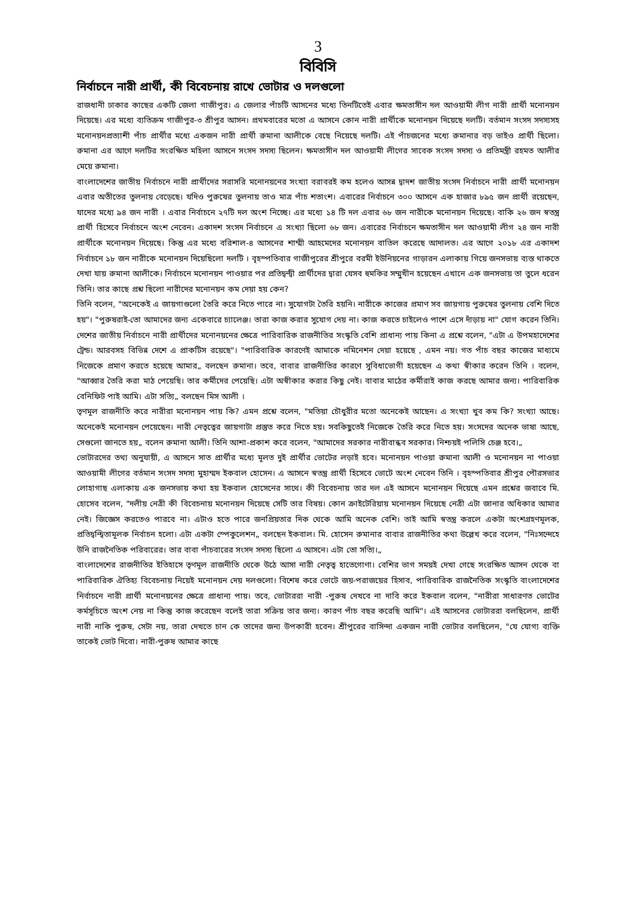3
বিবিসি
নির্বাচনে নারী প্রার্থী, কী বিবেচনায় রাখে ভোটার ও দলগুলো
রাজধানী ঢাকার কাছের একটি জেলা গাজীপুর। এ জেলার পাঁচটি আসনের মধ্যে তিনটিতেই এবার ক্ষমতাসীন দল আওয়ামী লীগ নারী প্রার্থী মনোনয়ন দিয়েছে। এর মধ্যে ব্যতিক্রম গাজীপুর-৩ শ্রীপুর আসন। প্রথমবারের মতো এ আসনে কোন নারী প্রার্থীকে মনোনয়ন দিয়েছে দলটি। বর্তমান সংসদ সদস্যসহ মনোনয়নপ্রত্যাশী পাঁচ প্রার্থীর মধ্যে একজন নারী প্রার্থী রুমানা আলীকে বেছে নিয়েছে দলটি। এই পাঁচজনের মধ্যে রুমানার বড় ভাইও প্রার্থী ছিলো। রুমানা এর আগে দলটির সংরক্ষিত মহিলা আসনে সংসদ সদস্য ছিলেন। ক্ষমতাসীন দল আওয়ামী লীগের সাবেক সংসদ সদস্য ও প্রতিমন্ত্রী রহমত আলীর মেয়ে রুমানা।
বাংলাদেশের জাতীয় নির্বাচনে নারী প্রার্থীদের সরাসরি মনোনয়নের সংখ্যা বরাবরই কম হলেও আসন্ন দ্বাদশ জাতীয় সংসদ নির্বাচনে নারী প্রার্থী মনোনয়ন এবার অতীতের তুলনায় বেড়েছে। যদিও পুরুষের তুলনায় তাও মাত্র পাঁচ শতাংশ। এবারের নির্বাচনে ৩০০ আসনে এক হাজার ৮৯৫ জন প্রার্থী রয়েছেন, যাদের মধ্যে ৯৪ জন নারী । এবার নির্বাচনে ২৭টি দল অংশ নিচ্ছে। এর মধ্যে ১৪ টি দল এবার ৬৮ জন নারীকে মনোনয়ন দিয়েছে। বাকি ২৬ জন স্বতন্ত্র প্রার্থী হিসেবে নির্বাচনে অংশ নেবেন। একাদশ সংসদ নির্বাচনে এ সংখ্যা ছিলো ৬৮ জন। এবারের নির্বাচনে ক্ষমতাসীন দল আওয়ামী লীগ ২৪ জন নারী প্রার্থীকে মনোনয়ন দিয়েছে। কিন্তু এর মধ্যে বরিশাল-৪ আসনের শাম্মী আহমেদের মনোনয়ন বাতিল করেছে আদালত। এর আগে ২০১৮ এর একাদশ নির্বাচনে ১৮ জন নারীকে মনোনয়ন দিয়েছিলো দলটি । বৃহস্পতিবার গাজীপুরের শ্রীপুরে বরমী ইউনিয়নের গাড়ারন এলাকায় গিয়ে জনসভায় ব্যস্ত থাকতে দেখা যায় রুমানা আলীকে। নির্বাচনে মনোনয়ন পাওয়ার পর প্রতিদ্বন্দ্বী প্রার্থীদের দ্বারা যেসব হুমকির সম্মুখীন হয়েছেন এখানে এক জনসভায় তা তুলে ধরেন তিনি। তার কাছে প্রশ্ন ছিলো নারীদের মনোনয়ন কম দেয়া হয় কেন?
তিনি বলেন, "অনেকেই এ জায়গাগুলো তৈরি করে নিতে পারে না। সুযোগটা তৈরি হয়নি। নারীকে কাজের প্রমাণ সব জায়গায় পুরুষের তুলনায় বেশি দিতে হয়"। "পুরুষরাই-তো আমাদের জন্য একেবারে চ্যালেঞ্জ। তারা কাজ করার সুযোগ দেয় না। কাজ করতে চাইলেও পাশে এসে দাঁড়ায় না" যোগ করেন তিনি। দেশের জাতীয় নির্বাচনে নারী প্রার্থীদের মনোনয়নের ক্ষেত্রে পারিবারিক রাজনীতির সংস্কৃতি বেশি প্রাধান্য পায় কিনা এ প্রশ্নে বলেন, "এটা এ উপমহাদেশের ট্রেন্ড। আরবসহ বিভিন্ন দেশে এ প্রাকটিস রয়েছে"। "পারিবারিক কারণেই আমাকে নমিনেশন দেয়া হয়েছে , এমন নয়। গত পাঁচ বছর কাজের মাধ্যমে নিজেকে প্রমাণ করতে হয়েছে আমার„ বলছেন রুমানা। তবে, বাবার রাজনীতির কারণে সুবিধাভোগী হয়েছেন এ কথা স্বীকার করেন তিনি । বলেন, "আব্বার তৈরি করা মাঠ পেয়েছি। তার কর্মীদের পেয়েছি। এটা অস্বীকার করার কিছু নেই। বাবার মাঠের কর্মীরাই কাজ করছে আমার জন্য। পারিবারিক বেনিফিট পাই আমি। এটা সত্যি„ বলছেন মিস আলী ।
তৃণমূল রাজনীতি করে নারীরা মনোনয়ন পায় কি? এমন প্রশ্নে বলেন, "মতিয়া চৌধুরীর মতো অনেকেই আছেন। এ সংখ্যা খুব কম কি? সংখ্যা আছে। অনেকেই মনোনয়ন পেয়েছেন। নারী নেতৃত্বের জায়গাটা প্রস্তুত করে নিতে হয়। সবকিছুতেই নিজেকে তৈরি করে নিতে হয়। সংসদের অনেক ভাষা আছে, সেগুলো জানতে হয়„ বলেন রুমানা আলী। তিনি আশা-প্রকাশ করে বলেন, "আমাদের সরকার নারীবান্ধব সরকার। নিশ্চয়ই পলিসি চেঞ্জ হবে।„
ভোটারদের তথ্য অনুযায়ী, এ আসনে সাত প্রার্থীর মধ্যে মূলত দুই প্রার্থীর ভোটের লড়াই হবে। মনোনয়ন পাওয়া রুমানা আলী ও মনোনয়ন না পাওয়া আওয়ামী লীগের বর্তমান সংসদ সদস্য মুহাম্মদ ইকবাল হোসেন। এ আসনে স্বতন্ত্র প্রার্থী হিসেবে ভোটে অংশ নেবেন তিনি । বৃহস্পতিবার শ্রীপুর পৌরসভার লোহাগাছ এলাকায় এক জনসভায় কথা হয় ইকবাল হোসেনের সাথে। কী বিবেচনায় তার দল এই আসনে মনোনয়ন দিয়েছে এমন প্রশ্নের জবাবে মি. হোসেব বলেন, "দলীয় নেত্রী কী বিবেচনায় মনোনয়ন দিয়েছে সেটি তার বিষয়। কোন ক্রাইটেরিয়ায় মনোনয়ন দিয়েছে নেত্রী এটা জানার অধিকার আমার নেই। জিজ্ঞেস করতেও পারবে না। এটাও হতে পারে জনপ্রিয়তার দিক থেকে আমি অনেক বেশি। তাই আমি স্বতন্ত্র করলে একটা অংশগ্রহণমূলক, প্রতিদ্বন্দ্বিতামূলক নির্বাচন হলো। এটা একটা স্পেকুলেশন„ বলছেন ইকবাল। মি. হোসেন রুমানার বাবার রাজনীতির কথা উল্লেখ করে বলেন, "নিঃসন্দেহে উনি রাজনৈতিক পরিবারের। তার বাবা পাঁচবারের সংসদ সদস্য ছিলো এ আসনে। এটা তো সত্যি।„
বাংলাদেশের রাজনীতির ইতিহাসে তৃণমূল রাজনীতি থেকে উঠে আসা নারী নেতৃত্ব হাতেগোণা। বেশির ভাগ সময়ই দেখা গেছে সংরক্ষিত আসন থেকে বা পারিবারিক ঐতিহ্য বিবেচনায় নিয়েই মনোনয়ন দেয় দলগুলো। বিশেষ করে ভোটে জয়-পরাজয়ের হিসাব, পারিবারিক রাজনৈতিক সংস্কৃতি বাংলাদেশের নির্বাচনে নারী প্রার্থী মনোনয়নের ক্ষেত্রে প্রাধান্য পায়। তবে, ভোটাররা নারী -পুরুষ দেখবে না দাবি করে ইকবাল বলেন, "নারীরা সাধারণত ভোটের কর্মসূচিতে অংশ নেয় না কিন্তু কাজ করেছেন বলেই তারা সক্রিয় তার জন্য। কারণ পাঁচ বছর করেছি আমি"। এই আসনের ভোটাররা বলছিলেন, প্রার্থী নারী নাকি পুরুষ, সেটা নয়, তারা দেখতে চান কে তাদের জন্য উপকারী হবেন। শ্রীপুরের বাসিন্দা একজন নারী ভোটার বলছিলেন, "যে যোগ্য ব্যক্তি তাকেই ভোট দিবো। নারী-পুরুষ আমার কাছে